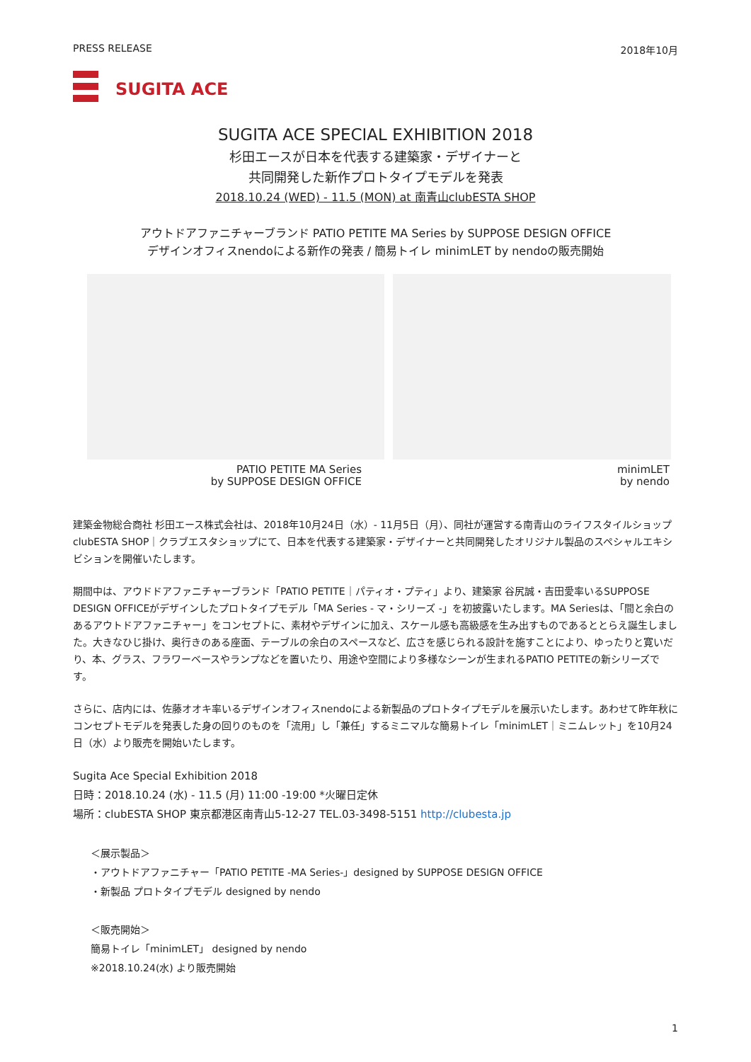PRESS RELEASE 2018年10月
SUGITA ACE
SUGITA ACE SPECIAL EXHIBITION 2018
杉田エースが日本を代表する建築家・デザイナーと
共同開発した新作プロトタイプモデルを発表
2018.10.24 (WED) - 11.5 (MON) at 南青山clubESTA SHOP
アウトドアファニチャーブランド PATIO PETITE MA Series by SUPPOSE DESIGN OFFICE
デザインオフィスnendoによる新作の発表 / 簡易トイレ minimLET by nendoの販売開始
PATIO PETITE MA Series
by SUPPOSE DESIGN OFFICE
minimLET
by nendo
建築金物総合商社 杉田エース株式会社は、2018年10月24日（水）- 11月5日（月）、同社が運営する南青山のライフスタイルショップ clubESTA SHOP｜クラブエスタショップにて、日本を代表する建築家・デザイナーと共同開発したオリジナル製品のスペシャルエキシビションを開催いたします。
期間中は、アウドドアファニチャーブランド「PATIO PETITE｜パティオ・プティ」より、建築家 谷尻誠・吉田愛率いるSUPPOSE DESIGN OFFICEがデザインしたプロトタイプモデル「MA Series - マ・シリーズ -」を初披露いたします。MA Seriesは、「間と余白のあるアウトドアファニチャー」をコンセプトに、素材やデザインに加え、スケール感も高級感を生み出すものであるととらえ誕生しました。大きなひじ掛け、奥行きのある座面、テーブルの余白のスペースなど、広さを感じられる設計を施すことにより、ゆったりと寛いだり、本、グラス、フラワーベースやランプなどを置いたり、用途や空間により多様なシーンが生まれるPATIO PETITEの新シリーズです。
さらに、店内には、佐藤オオキ率いるデザインオフィスnendoによる新製品のプロトタイプモデルを展示いたします。あわせて昨年秋にコンセプトモデルを発表した身の回りのものを「流用」し「兼任」するミニマルな簡易トイレ「minimLET｜ミニムレット」を10月24日（水）より販売を開始いたします。
Sugita Ace Special Exhibition 2018
日時：2018.10.24 (水) - 11.5 (月) 11:00 -19:00 *火曜日定休
場所：clubESTA SHOP 東京都港区南青山5-12-27 TEL.03-3498-5151 http://clubesta.jp
＜展示製品＞
・アウトドアファニチャー「PATIO PETITE -MA Series-」designed by SUPPOSE DESIGN OFFICE
・新製品 プロトタイプモデル designed by nendo
＜販売開始＞
簡易トイレ「minimLET」 designed by nendo
※2018.10.24(水) より販売開始
1